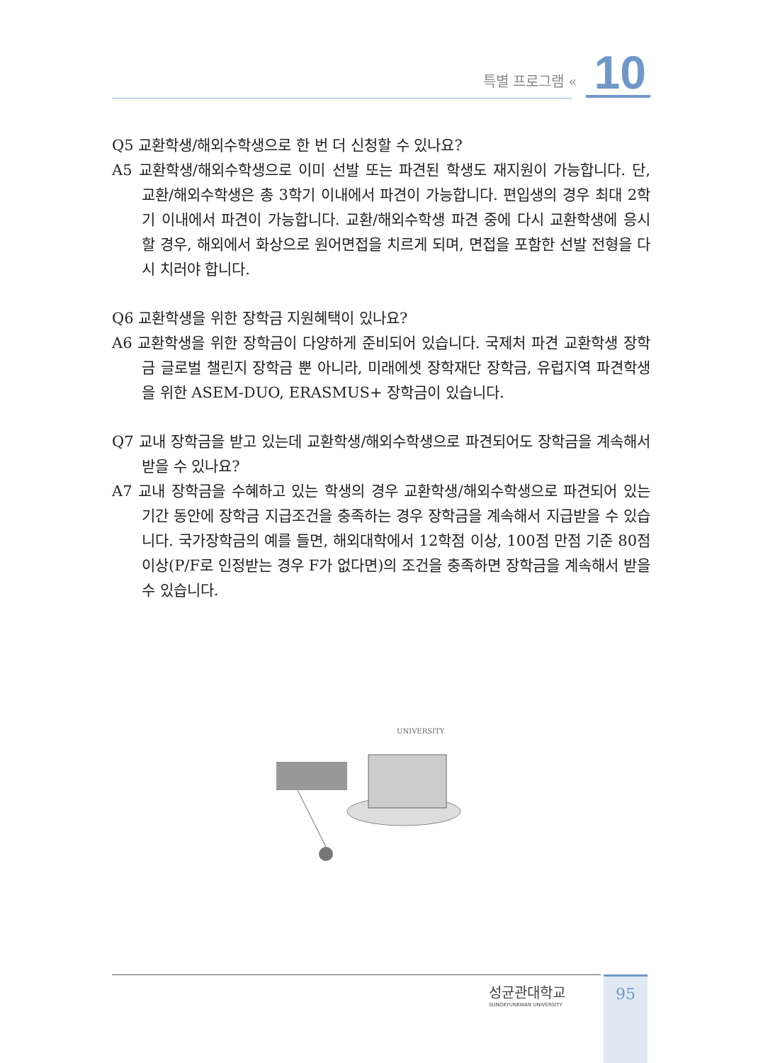특별 프로그램 « 10
Q5 교환학생/해외수학생으로 한 번 더 신청할 수 있나요?
A5 교환학생/해외수학생으로 이미 선발 또는 파견된 학생도 재지원이 가능합니다. 단, 교환/해외수학생은 총 3학기 이내에서 파견이 가능합니다. 편입생의 경우 최대 2학기 이내에서 파견이 가능합니다. 교환/해외수학생 파견 중에 다시 교환학생에 응시할 경우, 해외에서 화상으로 원어면접을 치르게 되며, 면접을 포함한 선발 전형을 다시 치러야 합니다.
Q6 교환학생을 위한 장학금 지원혜택이 있나요?
A6 교환학생을 위한 장학금이 다양하게 준비되어 있습니다. 국제처 파견 교환학생 장학금 글로벌 챌린지 장학금 뿐 아니라, 미래에셋 장학재단 장학금, 유럽지역 파견학생을 위한 ASEM-DUO, ERASMUS+ 장학금이 있습니다.
Q7 교내 장학금을 받고 있는데 교환학생/해외수학생으로 파견되어도 장학금을 계속해서 받을 수 있나요?
A7 교내 장학금을 수혜하고 있는 학생의 경우 교환학생/해외수학생으로 파견되어 있는 기간 동안에 장학금 지급조건을 충족하는 경우 장학금을 계속해서 지급받을 수 있습니다. 국가장학금의 예를 들면, 해외대학에서 12학점 이상, 100점 만점 기준 80점 이상(P/F로 인정받는 경우 F가 없다면)의 조건을 충족하면 장학금을 계속해서 받을 수 있습니다.
UNIVERSITY
성균관대학교
SUNGKYUNKWAN UNIVERSITY
95